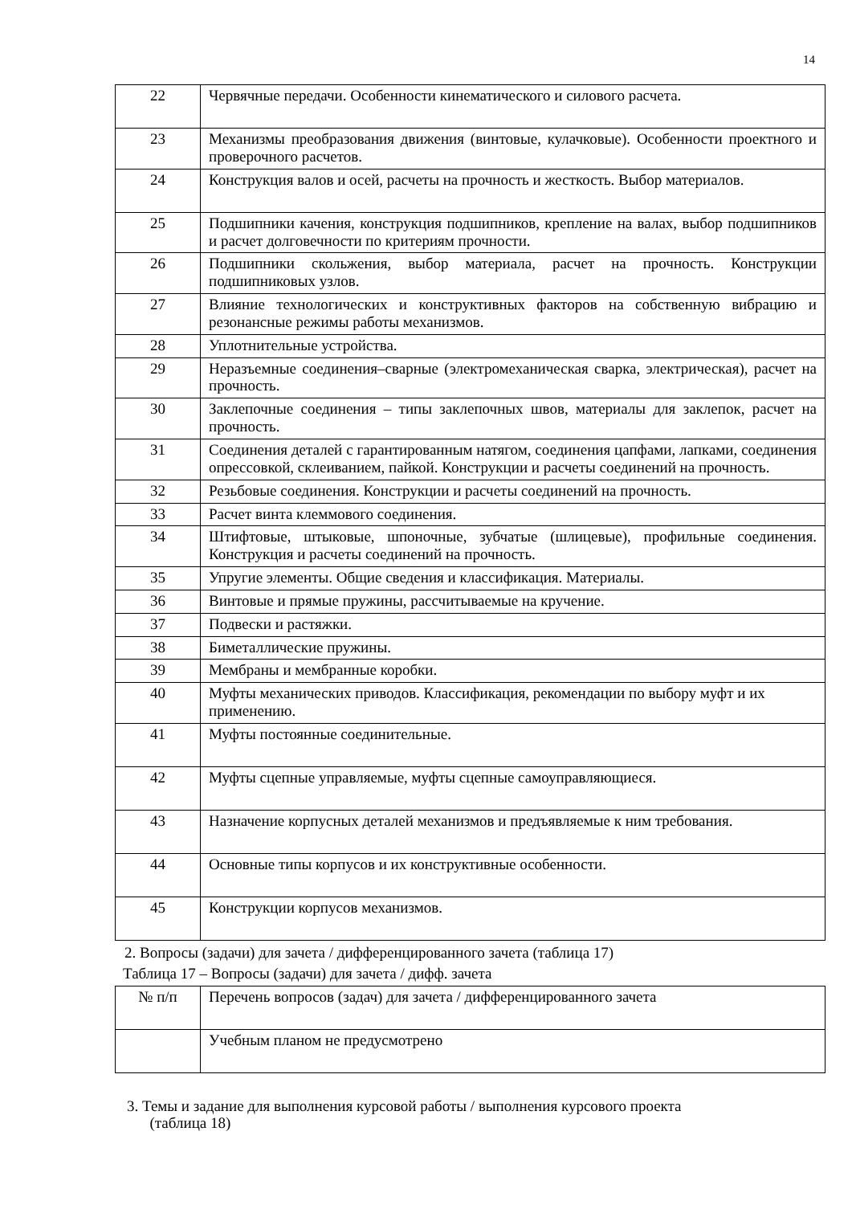14
| 22 | Червячные передачи. Особенности кинематического и силового расчета. |
| 23 | Механизмы преобразования движения (винтовые, кулачковые). Особенности проектного и проверочного расчетов. |
| 24 | Конструкция валов и осей, расчеты на прочность и жесткость. Выбор материалов. |
| 25 | Подшипники качения, конструкция подшипников, крепление на валах, выбор подшипников и расчет долговечности по критериям прочности. |
| 26 | Подшипники скольжения, выбор материала, расчет на прочность. Конструкции подшипниковых узлов. |
| 27 | Влияние технологических и конструктивных факторов на собственную вибрацию и резонансные режимы работы механизмов. |
| 28 | Уплотнительные устройства. |
| 29 | Неразъемные соединения–сварные (электромеханическая сварка, электрическая), расчет на прочность. |
| 30 | Заклепочные соединения – типы заклепочных швов, материалы для заклепок, расчет на прочность. |
| 31 | Соединения деталей с гарантированным натягом, соединения цапфами, лапками, соединения опрессовкой, склеиванием, пайкой. Конструкции и расчеты соединений на прочность. |
| 32 | Резьбовые соединения. Конструкции и расчеты соединений на прочность. |
| 33 | Расчет винта клеммового соединения. |
| 34 | Штифтовые, штыковые, шпоночные, зубчатые (шлицевые), профильные соединения. Конструкция и расчеты соединений на прочность. |
| 35 | Упругие элементы. Общие сведения и классификация. Материалы. |
| 36 | Винтовые и прямые пружины, рассчитываемые на кручение. |
| 37 | Подвески и растяжки. |
| 38 | Биметаллические пружины. |
| 39 | Мембраны и мембранные коробки. |
| 40 | Муфты механических приводов. Классификация, рекомендации по выбору муфт и их применению. |
| 41 | Муфты постоянные соединительные. |
| 42 | Муфты сцепные управляемые, муфты сцепные самоуправляющиеся. |
| 43 | Назначение корпусных деталей механизмов и предъявляемые к ним требования. |
| 44 | Основные типы корпусов и их конструктивные особенности. |
| 45 | Конструкции корпусов механизмов. |
2. Вопросы (задачи) для зачета / дифференцированного зачета (таблица 17)
Таблица 17 – Вопросы (задачи) для зачета / дифф. зачета
| № п/п | Перечень вопросов (задач) для зачета / дифференцированного зачета |
| | Учебным планом не предусмотрено |
3. Темы и задание для выполнения курсовой работы / выполнения курсового проекта
(таблица 18)